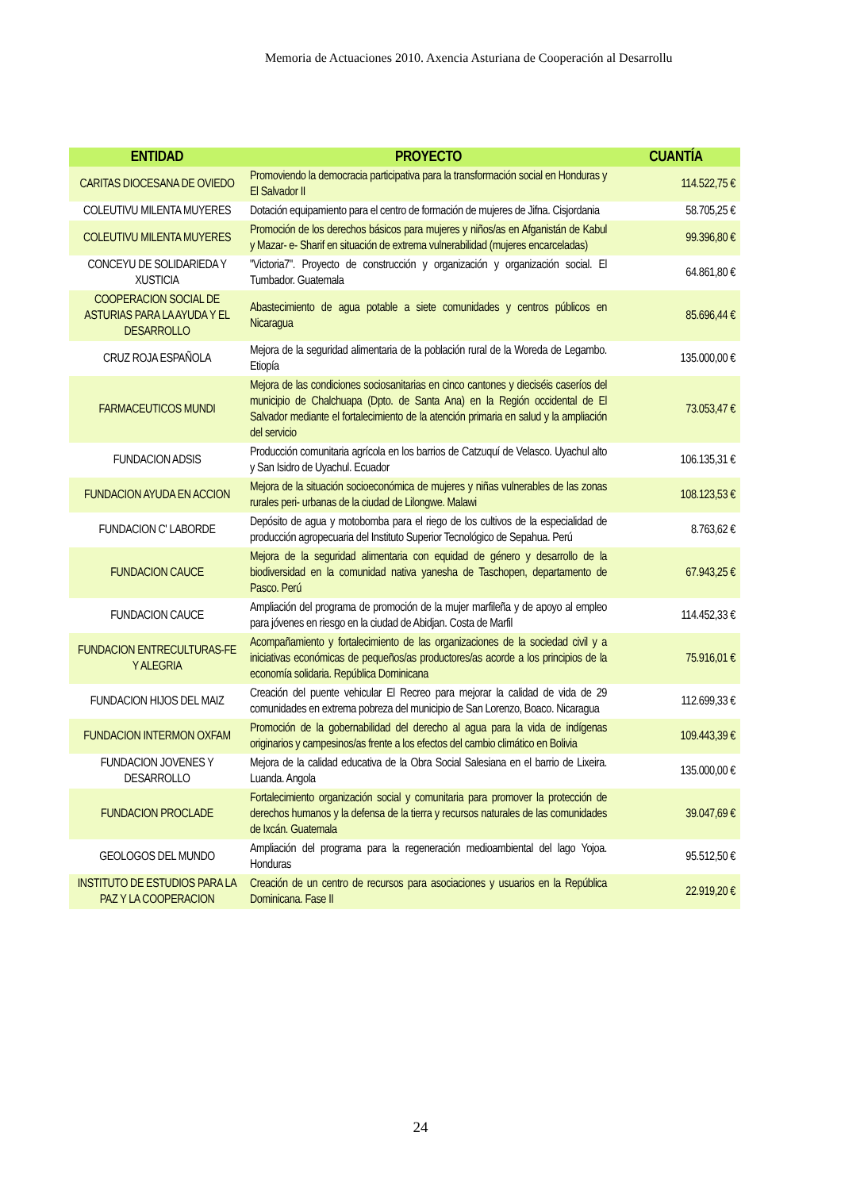Memoria de Actuaciones 2010. Axencia Asturiana de Cooperación al Desarrollu
| ENTIDAD | PROYECTO | CUANTÍA |
| --- | --- | --- |
| CARITAS DIOCESANA DE OVIEDO | Promoviendo la democracia participativa para la transformación social en Honduras y El Salvador II | 114.522,75 € |
| COLEUTIVU MILENTA MUYERES | Dotación equipamiento para el centro de formación de mujeres de Jifna. Cisjordania | 58.705,25 € |
| COLEUTIVU MILENTA MUYERES | Promoción de los derechos básicos para mujeres y niños/as en Afganistán de Kabul y Mazar- e- Sharif en situación de extrema vulnerabilidad (mujeres encarceladas) | 99.396,80 € |
| CONCEYU DE SOLIDARIEDA Y XUSTICIA | "Victoria7". Proyecto de construcción y organización y organización social. El Tumbador. Guatemala | 64.861,80 € |
| COOPERACION SOCIAL DE ASTURIAS PARA LA AYUDA Y EL DESARROLLO | Abastecimiento de agua potable a siete comunidades y centros públicos en Nicaragua | 85.696,44 € |
| CRUZ ROJA ESPAÑOLA | Mejora de la seguridad alimentaria de la población rural de la Woreda de Legambo. Etiopía | 135.000,00 € |
| FARMACEUTICOS MUNDI | Mejora de las condiciones sociosanitarias en cinco cantones y dieciséis caseríos del municipio de Chalchuapa (Dpto. de Santa Ana) en la Región occidental de El Salvador mediante el fortalecimiento de la atención primaria en salud y la ampliación del servicio | 73.053,47 € |
| FUNDACION ADSIS | Producción comunitaria agrícola en los barrios de Catzuquí de Velasco. Uyachul alto y San Isidro de Uyachul. Ecuador | 106.135,31 € |
| FUNDACION AYUDA EN ACCION | Mejora de la situación socioeconómica de mujeres y niñas vulnerables de las zonas rurales peri- urbanas de la ciudad de Lilongwe. Malawi | 108.123,53 € |
| FUNDACION C' LABORDE | Depósito de agua y motobomba para el riego de los cultivos de la especialidad de producción agropecuaria del Instituto Superior Tecnológico de Sepahua. Perú | 8.763,62 € |
| FUNDACION CAUCE | Mejora de la seguridad alimentaria con equidad de género y desarrollo de la biodiversidad en la comunidad nativa yanesha de Taschopen, departamento de Pasco. Perú | 67.943,25 € |
| FUNDACION CAUCE | Ampliación del programa de promoción de la mujer marfileña y de apoyo al empleo para jóvenes en riesgo en la ciudad de Abidjan. Costa de Marfil | 114.452,33 € |
| FUNDACION ENTRECULTURAS-FE Y ALEGRIA | Acompañamiento y fortalecimiento de las organizaciones de la sociedad civil y a iniciativas económicas de pequeños/as productores/as acorde a los principios de la economía solidaria. República Dominicana | 75.916,01 € |
| FUNDACION HIJOS DEL MAIZ | Creación del puente vehicular El Recreo para mejorar la calidad de vida de 29 comunidades en extrema pobreza del municipio de San Lorenzo, Boaco. Nicaragua | 112.699,33 € |
| FUNDACION INTERMON OXFAM | Promoción de la gobernabilidad del derecho al agua para la vida de indígenas originarios y campesinos/as frente a los efectos del cambio climático en Bolivia | 109.443,39 € |
| FUNDACION JOVENES Y DESARROLLO | Mejora de la calidad educativa de la Obra Social Salesiana en el barrio de Lixeira. Luanda. Angola | 135.000,00 € |
| FUNDACION PROCLADE | Fortalecimiento organización social y comunitaria para promover la protección de derechos humanos y la defensa de la tierra y recursos naturales de las comunidades de Ixcán. Guatemala | 39.047,69 € |
| GEOLOGOS DEL MUNDO | Ampliación del programa para la regeneración medioambiental del lago Yojoa. Honduras | 95.512,50 € |
| INSTITUTO DE ESTUDIOS PARA LA PAZ Y LA COOPERACION | Creación de un centro de recursos para asociaciones y usuarios en la República Dominicana. Fase II | 22.919,20 € |
24